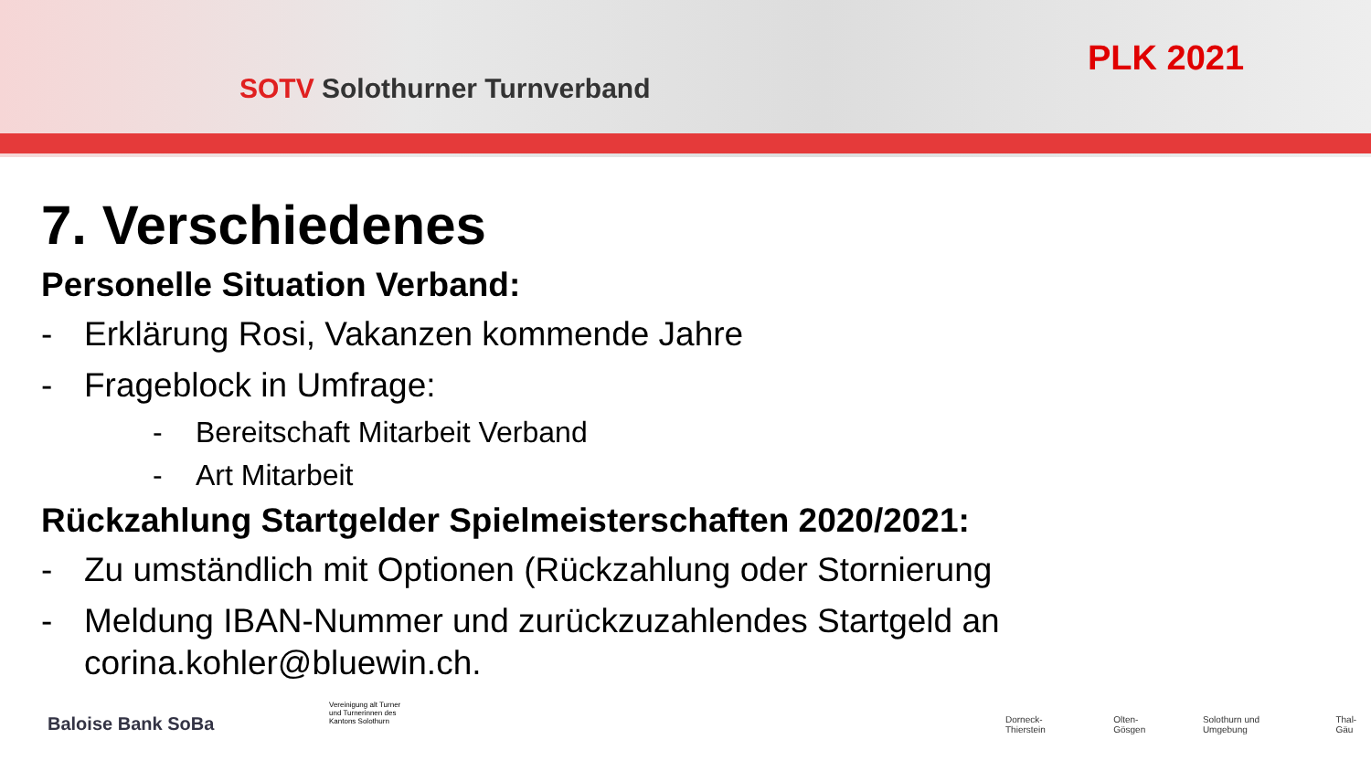SOTV Solothurner Turnverband
PLK 2021
7. Verschiedenes
Personelle Situation Verband:
- Erklärung Rosi, Vakanzen kommende Jahre
- Frageblock in Umfrage:
- Bereitschaft Mitarbeit Verband
- Art Mitarbeit
Rückzahlung Startgelder Spielmeisterschaften 2020/2021:
- Zu umständlich mit Optionen (Rückzahlung oder Stornierung
- Meldung IBAN-Nummer und zurückzuzahlendes Startgeld an
corina.kohler@bluewin.ch.
Baloise Bank SoBa
Vereinigung alt Turner und Turnerinnen des Kantons Solothurn
Dorneck-Thierstein Olten-Gösgen Solothurn und Umgebung Thal-Gäu